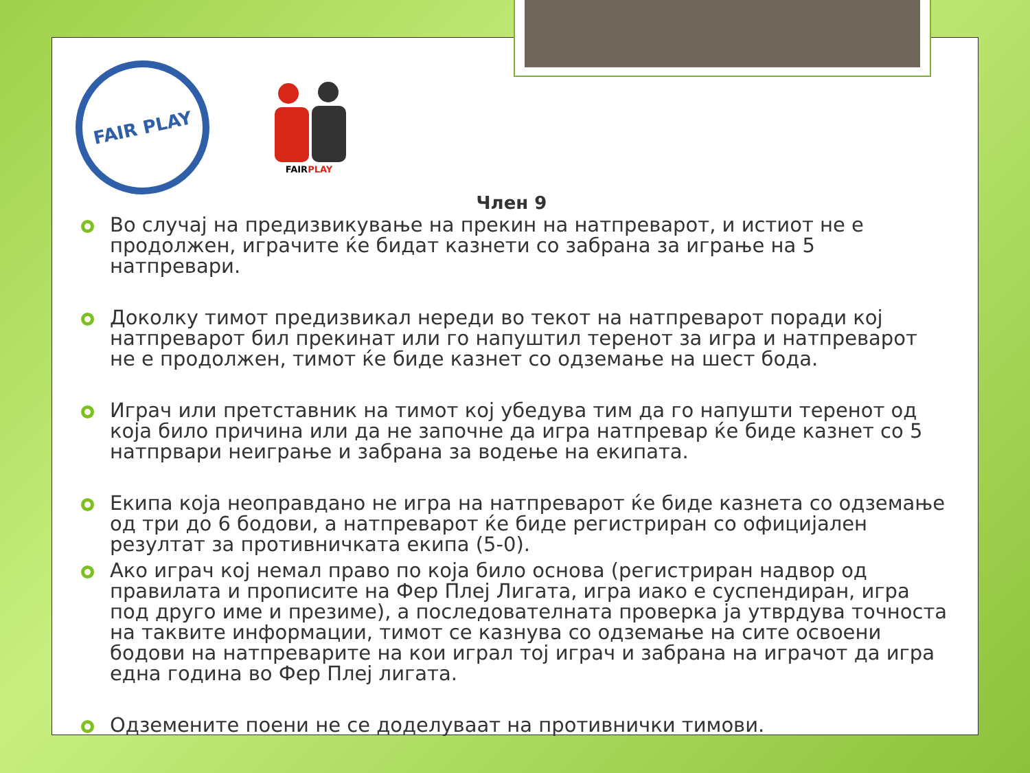FAIR PLAY
FAIRPLAY
Член 9
Во случај на предизвикување на прекин на натпреварот, и истиот не е продолжен, играчите ќе бидат казнети со забрана за играње на 5 натпревари.
Доколку тимот предизвикал нереди во текот на натпреварот поради кој натпреварот бил прекинат или го напуштил теренот за игра и натпреварот не е продолжен, тимот ќе биде казнет со одземање на шест бода.
Играч или претставник на тимот кој убедува тим да го напушти теренот од која било причина или да не започне да игра натпревар ќе биде казнет со 5 натпрвари неиграње и забрана за водење на екипата.
Екипа која неоправдано не игра на натпреварот ќе биде казнета со одземање од три до 6 бодови, а натпреварот ќе биде регистриран со официјален резултат за противничката екипа (5-0).
Ако играч кој немал право по која било основа (регистриран надвор од правилата и прописите на Фер Плеј Лигата, игра иако е суспендиран, игра под друго име и презиме), а последователната проверка ја утврдува точноста на таквите информации, тимот се казнува со одземање на сите освоени бодови на натпреварите на кои играл тој играч и забрана на играчот да игра една година во Фер Плеј лигата.
Одземените поени не се доделуваат на противнички тимови.